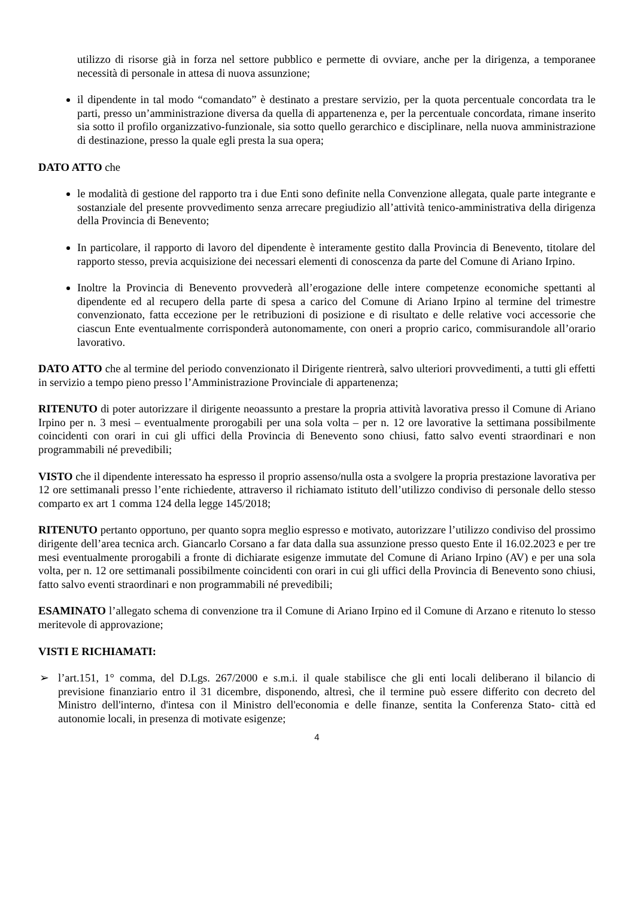utilizzo di risorse già in forza nel settore pubblico e permette di ovviare, anche per la dirigenza, a temporanee necessità di personale in attesa di nuova assunzione;
il dipendente in tal modo “comandato” è destinato a prestare servizio, per la quota percentuale concordata tra le parti, presso un’amministrazione diversa da quella di appartenenza e, per la percentuale concordata, rimane inserito sia sotto il profilo organizzativo-funzionale, sia sotto quello gerarchico e disciplinare, nella nuova amministrazione di destinazione, presso la quale egli presta la sua opera;
DATO ATTO che
le modalità di gestione del rapporto tra i due Enti sono definite nella Convenzione allegata, quale parte integrante e sostanziale del presente provvedimento senza arrecare pregiudizio all’attività tenico-amministrativa della dirigenza della Provincia di Benevento;
In particolare, il rapporto di lavoro del dipendente è interamente gestito dalla Provincia di Benevento, titolare del rapporto stesso, previa acquisizione dei necessari elementi di conoscenza da parte del Comune di Ariano Irpino.
Inoltre la Provincia di Benevento provvederà all’erogazione delle intere competenze economiche spettanti al dipendente ed al recupero della parte di spesa a carico del Comune di Ariano Irpino al termine del trimestre convenzionato, fatta eccezione per le retribuzioni di posizione e di risultato e delle relative voci accessorie che ciascun Ente eventualmente corrisponderà autonomamente, con oneri a proprio carico, commisurandole all’orario lavorativo.
DATO ATTO che al termine del periodo convenzionato il Dirigente rientrerà, salvo ulteriori provvedimenti, a tutti gli effetti in servizio a tempo pieno presso l’Amministrazione Provinciale di appartenenza;
RITENUTO di poter autorizzare il dirigente neoassunto a prestare la propria attività lavorativa presso il Comune di Ariano Irpino per n. 3 mesi – eventualmente prorogabili per una sola volta – per n. 12 ore lavorative la settimana possibilmente coincidenti con orari in cui gli uffici della Provincia di Benevento sono chiusi, fatto salvo eventi straordinari e non programmabili né prevedibili;
VISTO che il dipendente interessato ha espresso il proprio assenso/nulla osta a svolgere la propria prestazione lavorativa per 12 ore settimanali presso l’ente richiedente, attraverso il richiamato istituto dell’utilizzo condiviso di personale dello stesso comparto ex art 1 comma 124 della legge 145/2018;
RITENUTO pertanto opportuno, per quanto sopra meglio espresso e motivato, autorizzare l’utilizzo condiviso del prossimo dirigente dell’area tecnica arch. Giancarlo Corsano a far data dalla sua assunzione presso questo Ente il 16.02.2023 e per tre mesi eventualmente prorogabili a fronte di dichiarate esigenze immutate del Comune di Ariano Irpino (AV) e per una sola volta, per n. 12 ore settimanali possibilmente coincidenti con orari in cui gli uffici della Provincia di Benevento sono chiusi, fatto salvo eventi straordinari e non programmabili né prevedibili;
ESAMINATO l’allegato schema di convenzione tra il Comune di Ariano Irpino ed il Comune di Arzano e ritenuto lo stesso meritevole di approvazione;
VISTI E RICHIAMATI:
➢ l’art.151, 1° comma, del D.Lgs. 267/2000 e s.m.i. il quale stabilisce che gli enti locali deliberano il bilancio di previsione finanziario entro il 31 dicembre, disponendo, altresì, che il termine può essere differito con decreto del Ministro dell'interno, d'intesa con il Ministro dell'economia e delle finanze, sentita la Conferenza Stato- città ed autonomie locali, in presenza di motivate esigenze;
4